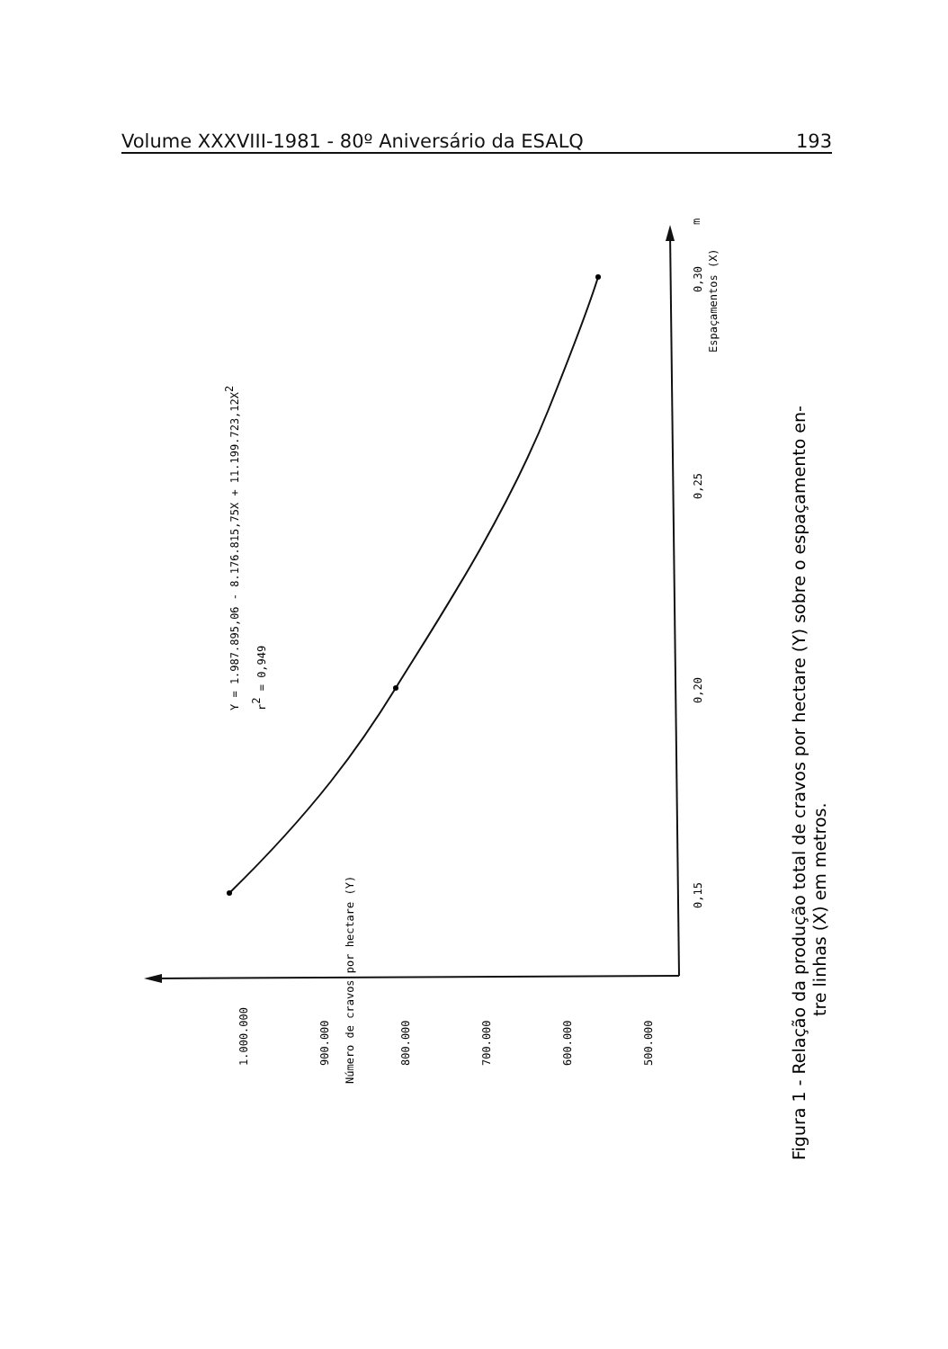Volume XXXVIII-1981 - 80º Aniversário da ESALQ 193
0,15
0,20
0,25
0,30
Espaçamentos (X)
m
1.000.000
900.000
800.000
700.000
600.000
500.000
Número de cravos por hectare (Y)
Y = 1.987.895,06 - 8.176.815,75X + 11.199.723,12X2
r2 = 0,949
Figura 1 - Relação da produção total de cravos por hectare (Y) sobre o espaçamento en-
tre linhas (X) em metros.